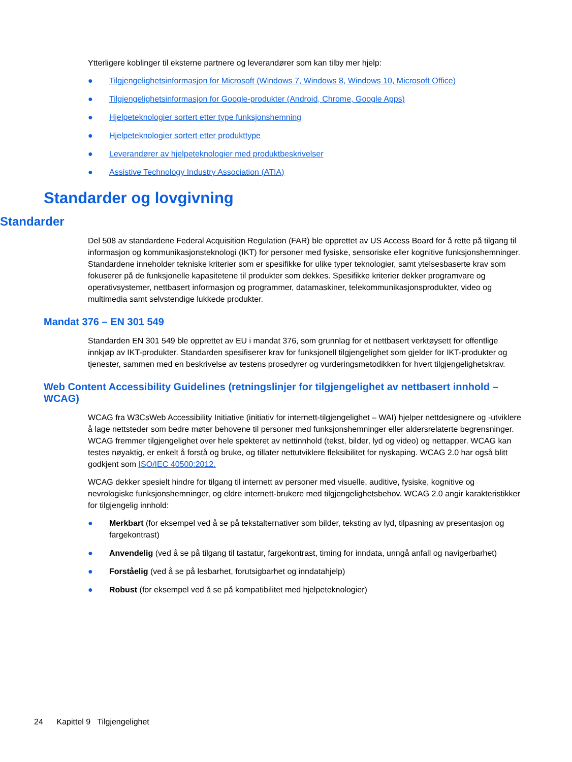Ytterligere koblinger til eksterne partnere og leverandører som kan tilby mer hjelp:
● Tilgjengelighetsinformasjon for Microsoft (Windows 7, Windows 8, Windows 10, Microsoft Office)
● Tilgjengelighetsinformasjon for Google-produkter (Android, Chrome, Google Apps)
● Hjelpeteknologier sortert etter type funksjonshemning
● Hjelpeteknologier sortert etter produkttype
● Leverandører av hjelpeteknologier med produktbeskrivelser
● Assistive Technology Industry Association (ATIA)
Standarder og lovgivning
Standarder
Del 508 av standardene Federal Acquisition Regulation (FAR) ble opprettet av US Access Board for å rette på tilgang til informasjon og kommunikasjonsteknologi (IKT) for personer med fysiske, sensoriske eller kognitive funksjonshemninger. Standardene inneholder tekniske kriterier som er spesifikke for ulike typer teknologier, samt ytelsesbaserte krav som fokuserer på de funksjonelle kapasitetene til produkter som dekkes. Spesifikke kriterier dekker programvare og operativsystemer, nettbasert informasjon og programmer, datamaskiner, telekommunikasjonsprodukter, video og multimedia samt selvstendige lukkede produkter.
Mandat 376 – EN 301 549
Standarden EN 301 549 ble opprettet av EU i mandat 376, som grunnlag for et nettbasert verktøysett for offentlige innkjøp av IKT-produkter. Standarden spesifiserer krav for funksjonell tilgjengelighet som gjelder for IKT-produkter og tjenester, sammen med en beskrivelse av testens prosedyrer og vurderingsmetodikken for hvert tilgjengelighetskrav.
Web Content Accessibility Guidelines (retningslinjer for tilgjengelighet av nettbasert innhold – WCAG)
WCAG fra W3CsWeb Accessibility Initiative (initiativ for internett-tilgjengelighet – WAI) hjelper nettdesignere og -utviklere å lage nettsteder som bedre møter behovene til personer med funksjonshemninger eller aldersrelaterte begrensninger. WCAG fremmer tilgjengelighet over hele spekteret av nettinnhold (tekst, bilder, lyd og video) og nettapper. WCAG kan testes nøyaktig, er enkelt å forstå og bruke, og tillater nettutviklere fleksibilitet for nyskaping. WCAG 2.0 har også blitt godkjent som ISO/IEC 40500:2012.
WCAG dekker spesielt hindre for tilgang til internett av personer med visuelle, auditive, fysiske, kognitive og nevrologiske funksjonshemninger, og eldre internett-brukere med tilgjengelighetsbehov. WCAG 2.0 angir karakteristikker for tilgjengelig innhold:
● Merkbart (for eksempel ved å se på tekstalternativer som bilder, teksting av lyd, tilpasning av presentasjon og fargekontrast)
● Anvendelig (ved å se på tilgang til tastatur, fargekontrast, timing for inndata, unngå anfall og navigerbarhet)
● Forståelig (ved å se på lesbarhet, forutsigbarhet og inndatahjelp)
● Robust (for eksempel ved å se på kompatibilitet med hjelpeteknologier)
24 Kapittel 9 Tilgjengelighet